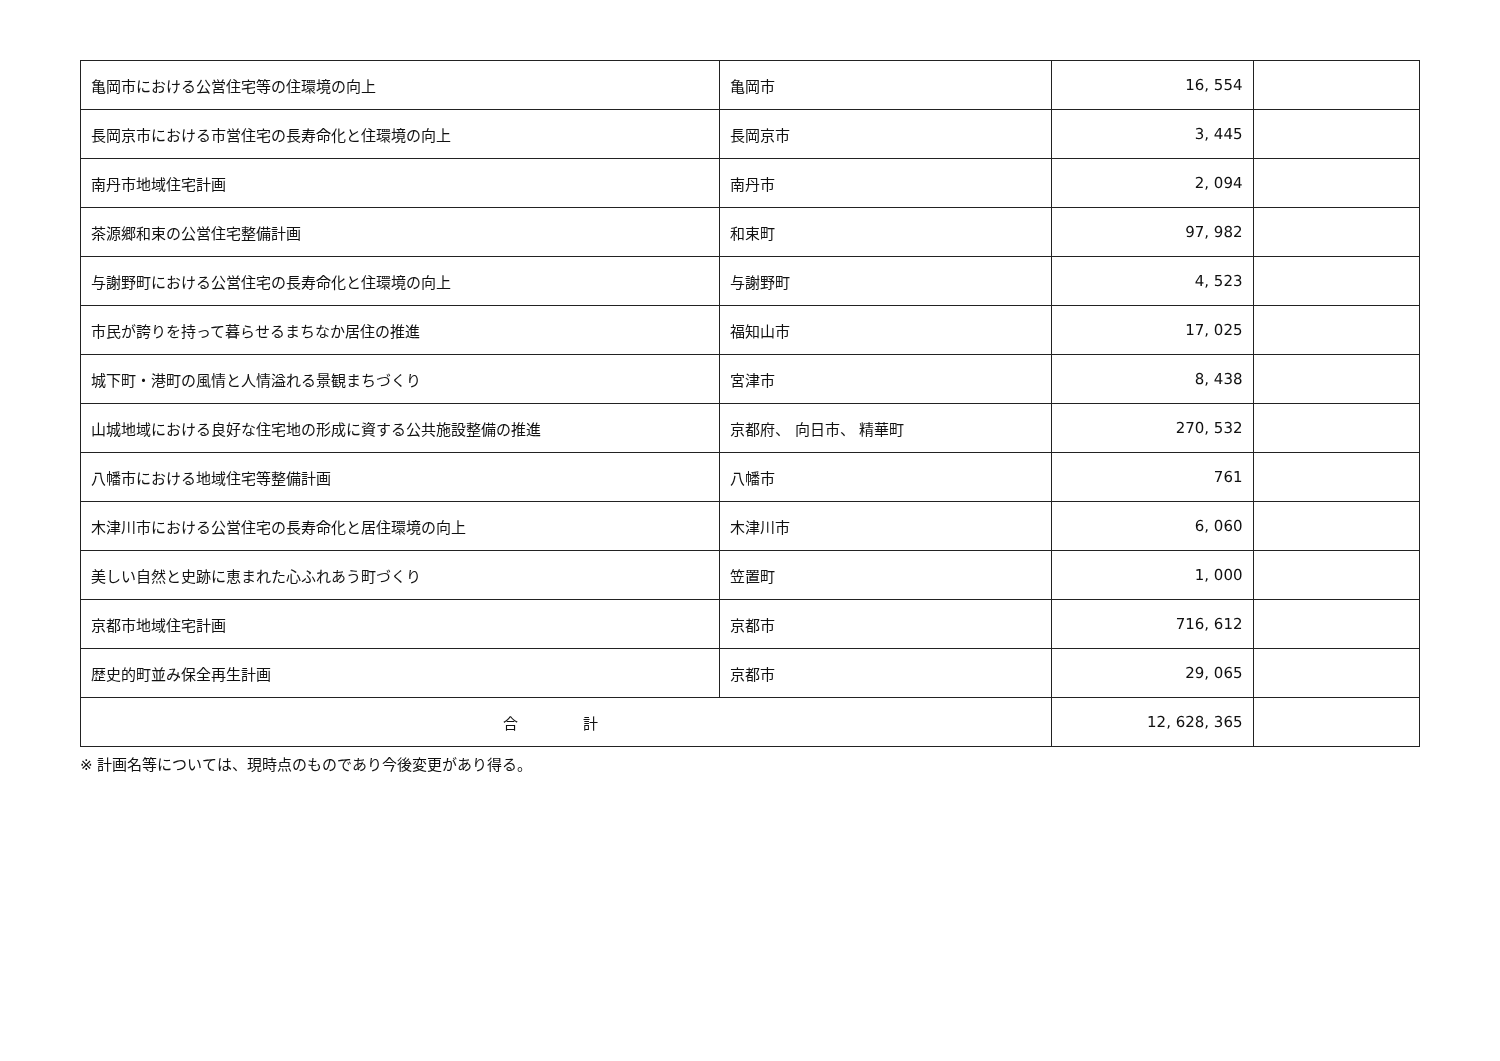| 亀岡市における公営住宅等の住環境の向上 | 亀岡市 | 16, 554 | |
| 長岡京市における市営住宅の長寿命化と住環境の向上 | 長岡京市 | 3, 445 | |
| 南丹市地域住宅計画 | 南丹市 | 2, 094 | |
| 茶源郷和束の公営住宅整備計画 | 和束町 | 97, 982 | |
| 与謝野町における公営住宅の長寿命化と住環境の向上 | 与謝野町 | 4, 523 | |
| 市民が誇りを持って暮らせるまちなか居住の推進 | 福知山市 | 17, 025 | |
| 城下町・港町の風情と人情溢れる景観まちづくり | 宮津市 | 8, 438 | |
| 山城地域における良好な住宅地の形成に資する公共施設整備の推進 | 京都府、 向日市、 精華町 | 270, 532 | |
| 八幡市における地域住宅等整備計画 | 八幡市 | 761 | |
| 木津川市における公営住宅の長寿命化と居住環境の向上 | 木津川市 | 6, 060 | |
| 美しい自然と史跡に恵まれた心ふれあう町づくり | 笠置町 | 1, 000 | |
| 京都市地域住宅計画 | 京都市 | 716, 612 | |
| 歴史的町並み保全再生計画 | 京都市 | 29, 065 | |
| 合 計 | | 12, 628, 365 | |
※ 計画名等については、現時点のものであり今後変更があり得る。